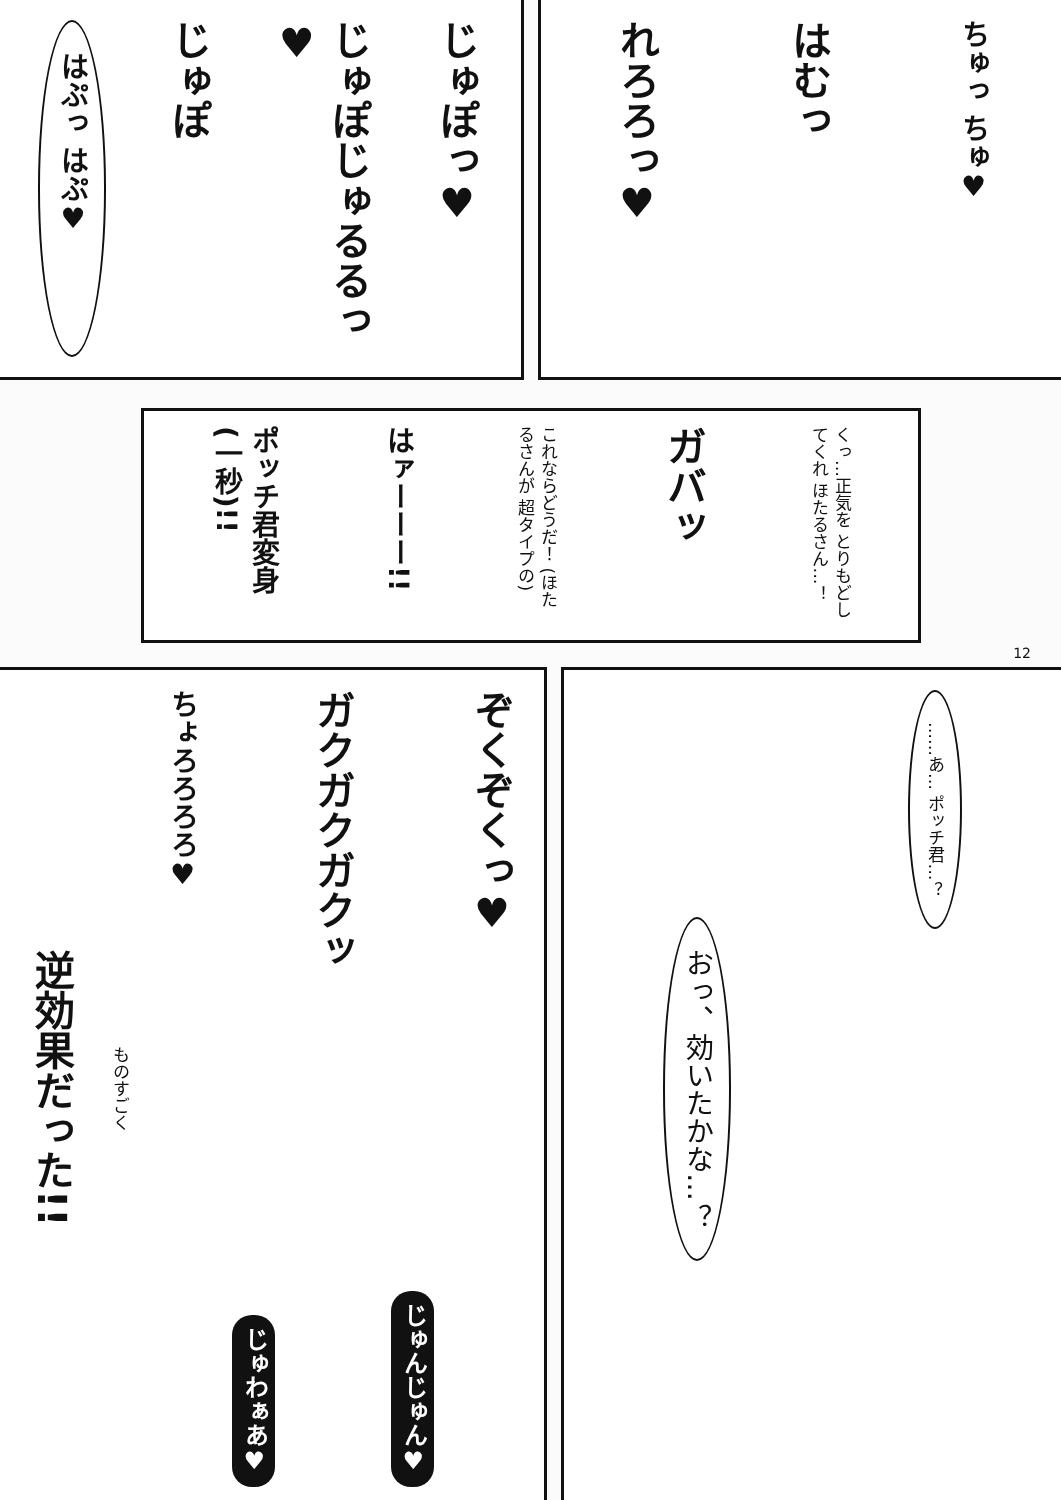ちゅっ ちゅ♥
はむっ
れろろっ♥
じゅぽっ♥
じゅぽじゅるるっ♥
じゅぽ
はぷっ はぷ♥
くっ…正気を とりもどしてくれ ほたるさん…！
ガバッ
これならどうだ！ (ほたるさんが 超タイプの)
はァーーー!!
ポッチ君変身 (一秒)!!
12
……あ… ポッチ君…？
おっ、効いたかな…？
ぞくぞくっ♥
じゅんじゅん♥
ガクガクガクッ
じゅわぁあ♥
ちょろろろろ♥
ものすごく
逆効果だった!!